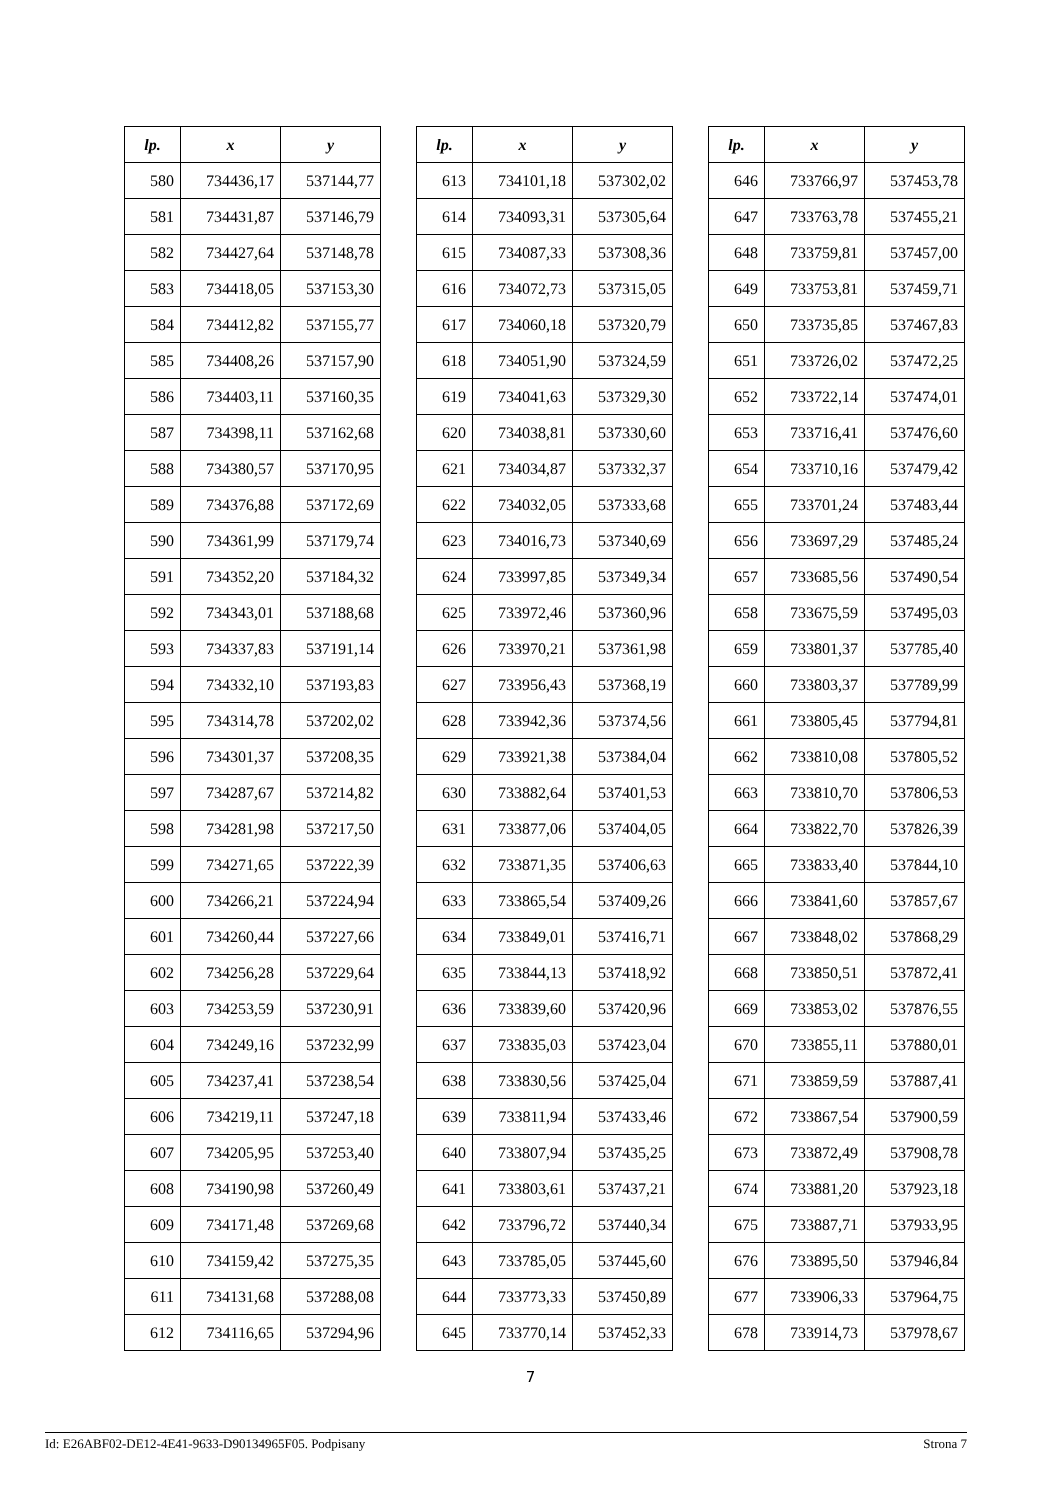| lp. | x | y |
| --- | --- | --- |
| 580 | 734436,17 | 537144,77 |
| 581 | 734431,87 | 537146,79 |
| 582 | 734427,64 | 537148,78 |
| 583 | 734418,05 | 537153,30 |
| 584 | 734412,82 | 537155,77 |
| 585 | 734408,26 | 537157,90 |
| 586 | 734403,11 | 537160,35 |
| 587 | 734398,11 | 537162,68 |
| 588 | 734380,57 | 537170,95 |
| 589 | 734376,88 | 537172,69 |
| 590 | 734361,99 | 537179,74 |
| 591 | 734352,20 | 537184,32 |
| 592 | 734343,01 | 537188,68 |
| 593 | 734337,83 | 537191,14 |
| 594 | 734332,10 | 537193,83 |
| 595 | 734314,78 | 537202,02 |
| 596 | 734301,37 | 537208,35 |
| 597 | 734287,67 | 537214,82 |
| 598 | 734281,98 | 537217,50 |
| 599 | 734271,65 | 537222,39 |
| 600 | 734266,21 | 537224,94 |
| 601 | 734260,44 | 537227,66 |
| 602 | 734256,28 | 537229,64 |
| 603 | 734253,59 | 537230,91 |
| 604 | 734249,16 | 537232,99 |
| 605 | 734237,41 | 537238,54 |
| 606 | 734219,11 | 537247,18 |
| 607 | 734205,95 | 537253,40 |
| 608 | 734190,98 | 537260,49 |
| 609 | 734171,48 | 537269,68 |
| 610 | 734159,42 | 537275,35 |
| 611 | 734131,68 | 537288,08 |
| 612 | 734116,65 | 537294,96 |
| lp. | x | y |
| --- | --- | --- |
| 613 | 734101,18 | 537302,02 |
| 614 | 734093,31 | 537305,64 |
| 615 | 734087,33 | 537308,36 |
| 616 | 734072,73 | 537315,05 |
| 617 | 734060,18 | 537320,79 |
| 618 | 734051,90 | 537324,59 |
| 619 | 734041,63 | 537329,30 |
| 620 | 734038,81 | 537330,60 |
| 621 | 734034,87 | 537332,37 |
| 622 | 734032,05 | 537333,68 |
| 623 | 734016,73 | 537340,69 |
| 624 | 733997,85 | 537349,34 |
| 625 | 733972,46 | 537360,96 |
| 626 | 733970,21 | 537361,98 |
| 627 | 733956,43 | 537368,19 |
| 628 | 733942,36 | 537374,56 |
| 629 | 733921,38 | 537384,04 |
| 630 | 733882,64 | 537401,53 |
| 631 | 733877,06 | 537404,05 |
| 632 | 733871,35 | 537406,63 |
| 633 | 733865,54 | 537409,26 |
| 634 | 733849,01 | 537416,71 |
| 635 | 733844,13 | 537418,92 |
| 636 | 733839,60 | 537420,96 |
| 637 | 733835,03 | 537423,04 |
| 638 | 733830,56 | 537425,04 |
| 639 | 733811,94 | 537433,46 |
| 640 | 733807,94 | 537435,25 |
| 641 | 733803,61 | 537437,21 |
| 642 | 733796,72 | 537440,34 |
| 643 | 733785,05 | 537445,60 |
| 644 | 733773,33 | 537450,89 |
| 645 | 733770,14 | 537452,33 |
| lp. | x | y |
| --- | --- | --- |
| 646 | 733766,97 | 537453,78 |
| 647 | 733763,78 | 537455,21 |
| 648 | 733759,81 | 537457,00 |
| 649 | 733753,81 | 537459,71 |
| 650 | 733735,85 | 537467,83 |
| 651 | 733726,02 | 537472,25 |
| 652 | 733722,14 | 537474,01 |
| 653 | 733716,41 | 537476,60 |
| 654 | 733710,16 | 537479,42 |
| 655 | 733701,24 | 537483,44 |
| 656 | 733697,29 | 537485,24 |
| 657 | 733685,56 | 537490,54 |
| 658 | 733675,59 | 537495,03 |
| 659 | 733801,37 | 537785,40 |
| 660 | 733803,37 | 537789,99 |
| 661 | 733805,45 | 537794,81 |
| 662 | 733810,08 | 537805,52 |
| 663 | 733810,70 | 537806,53 |
| 664 | 733822,70 | 537826,39 |
| 665 | 733833,40 | 537844,10 |
| 666 | 733841,60 | 537857,67 |
| 667 | 733848,02 | 537868,29 |
| 668 | 733850,51 | 537872,41 |
| 669 | 733853,02 | 537876,55 |
| 670 | 733855,11 | 537880,01 |
| 671 | 733859,59 | 537887,41 |
| 672 | 733867,54 | 537900,59 |
| 673 | 733872,49 | 537908,78 |
| 674 | 733881,20 | 537923,18 |
| 675 | 733887,71 | 537933,95 |
| 676 | 733895,50 | 537946,84 |
| 677 | 733906,33 | 537964,75 |
| 678 | 733914,73 | 537978,67 |
7
Id: E26ABF02-DE12-4E41-9633-D90134965F05. Podpisany Strona 7